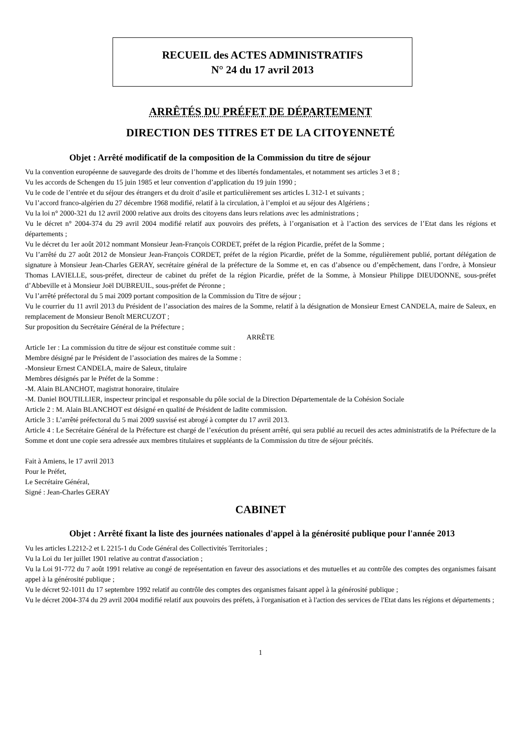RECUEIL des ACTES ADMINISTRATIFS
N° 24 du 17 avril 2013
ARRÊTÉS DU PRÉFET DE DÉPARTEMENT
DIRECTION DES TITRES ET DE LA CITOYENNETÉ
Objet : Arrêté modificatif de la composition de la Commission du titre de séjour
Vu la convention européenne de sauvegarde des droits de l’homme et des libertés fondamentales, et notamment ses articles 3 et 8 ;
Vu les accords de Schengen du 15 juin 1985 et leur convention d’application du 19 juin 1990 ;
Vu le code de l’entrée et du séjour des étrangers et du droit d’asile et particulièrement ses articles L 312-1 et suivants ;
Vu l’accord franco-algérien du 27 décembre 1968 modifié, relatif à la circulation, à l’emploi et au séjour des Algériens ;
Vu la loi n° 2000-321 du 12 avril 2000 relative aux droits des citoyens dans leurs relations avec les administrations ;
Vu le décret n° 2004-374 du 29 avril 2004 modifié relatif aux pouvoirs des préfets, à l’organisation et à l’action des services de l’Etat dans les régions et départements ;
Vu le décret du 1er août 2012 nommant Monsieur Jean-François CORDET, préfet de la région Picardie, préfet de la Somme ;
Vu l’arrêté du 27 août 2012 de Monsieur Jean-François CORDET, préfet de la région Picardie, préfet de la Somme, régulièrement publié, portant délégation de signature à Monsieur Jean-Charles GERAY, secrétaire général de la préfecture de la Somme et, en cas d’absence ou d’empêchement, dans l’ordre, à Monsieur Thomas LAVIELLE, sous-préfet, directeur de cabinet du préfet de la région Picardie, préfet de la Somme, à Monsieur Philippe DIEUDONNE, sous-préfet d’Abbeville et à Monsieur Joël DUBREUIL, sous-préfet de Péronne ;
Vu l’arrêté préfectoral du 5 mai 2009 portant composition de la Commission du Titre de séjour ;
Vu le courrier du 11 avril 2013 du Président de l’association des maires de la Somme, relatif à la désignation de Monsieur Ernest CANDELA, maire de Saleux, en remplacement de Monsieur Benoît MERCUZOT ;
Sur proposition du Secrétaire Général de la Préfecture ;
ARRÊTE
Article 1er : La commission du titre de séjour est constituée comme suit :
Membre désigné par le Président de l’association des maires de la Somme :
-Monsieur Ernest CANDELA, maire de Saleux, titulaire
Membres désignés par le Préfet de la Somme :
-M. Alain BLANCHOT, magistrat honoraire, titulaire
-M. Daniel BOUTILLIER, inspecteur principal et responsable du pôle social de la Direction Départementale de la Cohésion Sociale
Article 2 : M. Alain BLANCHOT est désigné en qualité de Président de ladite commission.
Article 3 : L’arrêté préfectoral du 5 mai 2009 susvisé est abrogé à compter du 17 avril 2013.
Article 4 : Le Secrétaire Général de la Préfecture est chargé de l’exécution du présent arrêté, qui sera publié au recueil des actes administratifs de la Préfecture de la Somme et dont une copie sera adressée aux membres titulaires et suppléants de la Commission du titre de séjour précités.
Fait à Amiens, le 17 avril 2013
Pour le Préfet,
Le Secrétaire Général,
Signé : Jean-Charles GERAY
CABINET
Objet : Arrêté fixant la liste des journées nationales d'appel à la générosité publique pour l'année 2013
Vu les articles L2212-2 et L 2215-1 du Code Général des Collectivités Territoriales ;
Vu la Loi du 1er juillet 1901 relative au contrat d'association ;
Vu la Loi 91-772 du 7 août 1991 relative au congé de représentation en faveur des associations et des mutuelles et au contrôle des comptes des organismes faisant appel à la générosité publique ;
Vu le décret 92-1011 du 17 septembre 1992 relatif au contrôle des comptes des organismes faisant appel à la générosité publique ;
Vu le décret 2004-374 du 29 avril 2004 modifié relatif aux pouvoirs des préfets, à l'organisation et à l'action des services de l'Etat dans les régions et départements ;
1